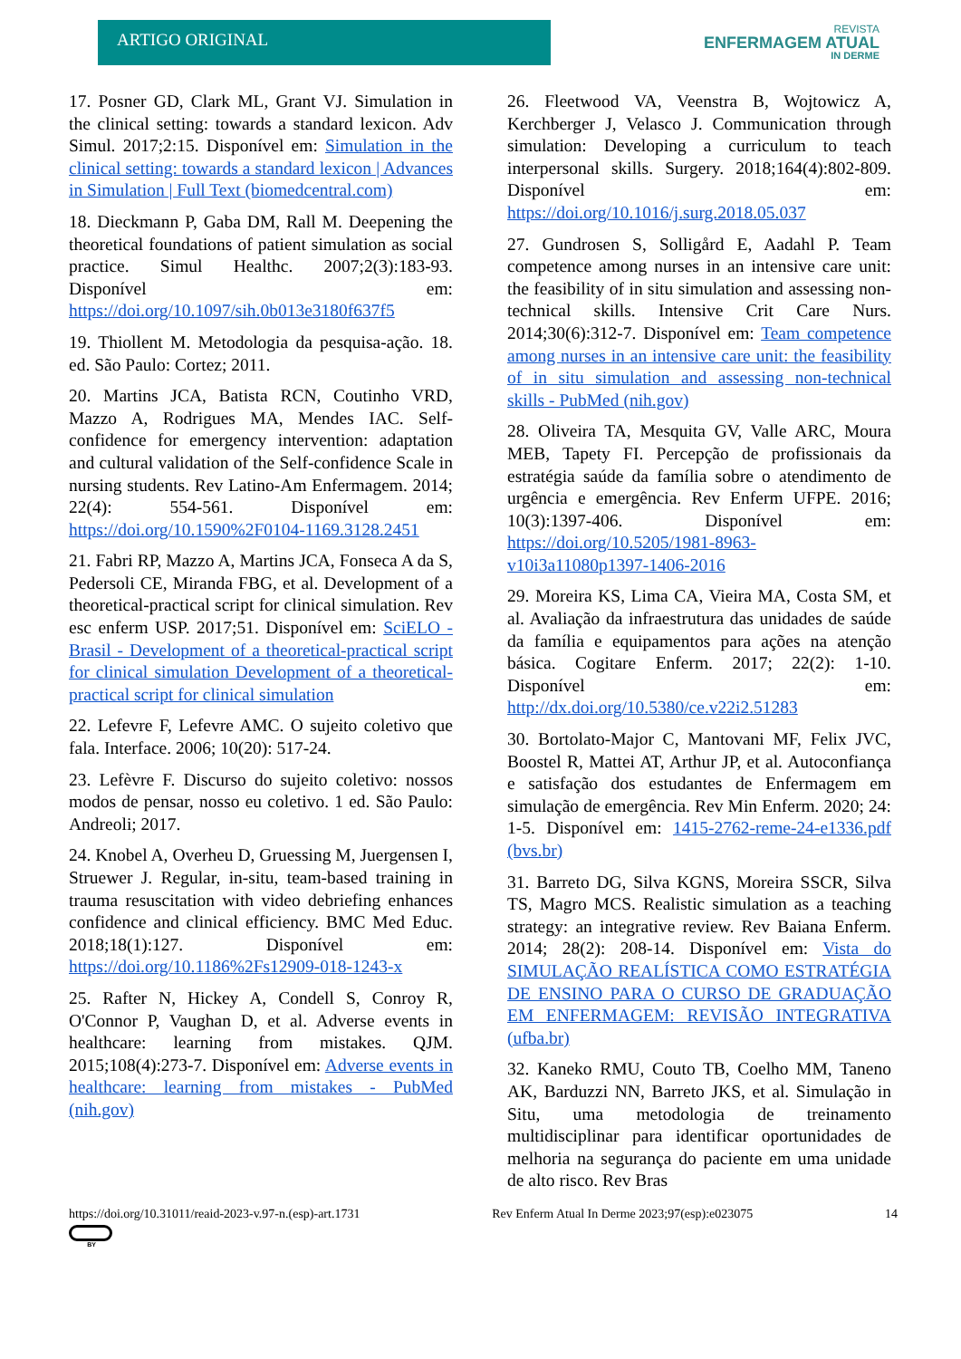ARTIGO ORIGINAL
REVISTA
ENFERMAGEM ATUAL
IN DERME
17. Posner GD, Clark ML, Grant VJ. Simulation in the clinical setting: towards a standard lexicon. Adv Simul. 2017;2:15. Disponível em: Simulation in the clinical setting: towards a standard lexicon | Advances in Simulation | Full Text (biomedcentral.com)
18. Dieckmann P, Gaba DM, Rall M. Deepening the theoretical foundations of patient simulation as social practice. Simul Healthc. 2007;2(3):183-93. Disponível em: https://doi.org/10.1097/sih.0b013e3180f637f5
19. Thiollent M. Metodologia da pesquisa-ação. 18. ed. São Paulo: Cortez; 2011.
20. Martins JCA, Batista RCN, Coutinho VRD, Mazzo A, Rodrigues MA, Mendes IAC. Self-confidence for emergency intervention: adaptation and cultural validation of the Self-confidence Scale in nursing students. Rev Latino-Am Enfermagem. 2014; 22(4): 554-561. Disponível em: https://doi.org/10.1590%2F0104-1169.3128.2451
21. Fabri RP, Mazzo A, Martins JCA, Fonseca A da S, Pedersoli CE, Miranda FBG, et al. Development of a theoretical-practical script for clinical simulation. Rev esc enferm USP. 2017;51. Disponível em: SciELO - Brasil - Development of a theoretical-practical script for clinical simulation Development of a theoretical-practical script for clinical simulation
22. Lefevre F, Lefevre AMC. O sujeito coletivo que fala. Interface. 2006; 10(20): 517-24.
23. Lefèvre F. Discurso do sujeito coletivo: nossos modos de pensar, nosso eu coletivo. 1 ed. São Paulo: Andreoli; 2017.
24. Knobel A, Overheu D, Gruessing M, Juergensen I, Struewer J. Regular, in-situ, team-based training in trauma resuscitation with video debriefing enhances confidence and clinical efficiency. BMC Med Educ. 2018;18(1):127. Disponível em: https://doi.org/10.1186%2Fs12909-018-1243-x
25. Rafter N, Hickey A, Condell S, Conroy R, O'Connor P, Vaughan D, et al. Adverse events in healthcare: learning from mistakes. QJM. 2015;108(4):273-7. Disponível em: Adverse events in healthcare: learning from mistakes - PubMed (nih.gov)
26. Fleetwood VA, Veenstra B, Wojtowicz A, Kerchberger J, Velasco J. Communication through simulation: Developing a curriculum to teach interpersonal skills. Surgery. 2018;164(4):802-809. Disponível em: https://doi.org/10.1016/j.surg.2018.05.037
27. Gundrosen S, Solligård E, Aadahl P. Team competence among nurses in an intensive care unit: the feasibility of in situ simulation and assessing non-technical skills. Intensive Crit Care Nurs. 2014;30(6):312-7. Disponível em: Team competence among nurses in an intensive care unit: the feasibility of in situ simulation and assessing non-technical skills - PubMed (nih.gov)
28. Oliveira TA, Mesquita GV, Valle ARC, Moura MEB, Tapety FI. Percepção de profissionais da estratégia saúde da família sobre o atendimento de urgência e emergência. Rev Enferm UFPE. 2016; 10(3):1397-406. Disponível em: https://doi.org/10.5205/1981-8963-v10i3a11080p1397-1406-2016
29. Moreira KS, Lima CA, Vieira MA, Costa SM, et al. Avaliação da infraestrutura das unidades de saúde da família e equipamentos para ações na atenção básica. Cogitare Enferm. 2017; 22(2): 1-10. Disponível em: http://dx.doi.org/10.5380/ce.v22i2.51283
30. Bortolato-Major C, Mantovani MF, Felix JVC, Boostel R, Mattei AT, Arthur JP, et al. Autoconfiança e satisfação dos estudantes de Enfermagem em simulação de emergência. Rev Min Enferm. 2020; 24: 1-5. Disponível em: 1415-2762-reme-24-e1336.pdf (bvs.br)
31. Barreto DG, Silva KGNS, Moreira SSCR, Silva TS, Magro MCS. Realistic simulation as a teaching strategy: an integrative review. Rev Baiana Enferm. 2014; 28(2): 208-14. Disponível em: Vista do SIMULAÇÃO REALÍSTICA COMO ESTRATÉGIA DE ENSINO PARA O CURSO DE GRADUAÇÃO EM ENFERMAGEM: REVISÃO INTEGRATIVA (ufba.br)
32. Kaneko RMU, Couto TB, Coelho MM, Taneno AK, Barduzzi NN, Barreto JKS, et al. Simulação in Situ, uma metodologia de treinamento multidisciplinar para identificar oportunidades de melhoria na segurança do paciente em uma unidade de alto risco. Rev Bras
https://doi.org/10.31011/reaid-2023-v.97-n.(esp)-art.1731 Rev Enferm Atual In Derme 2023;97(esp):e023075 14
BY